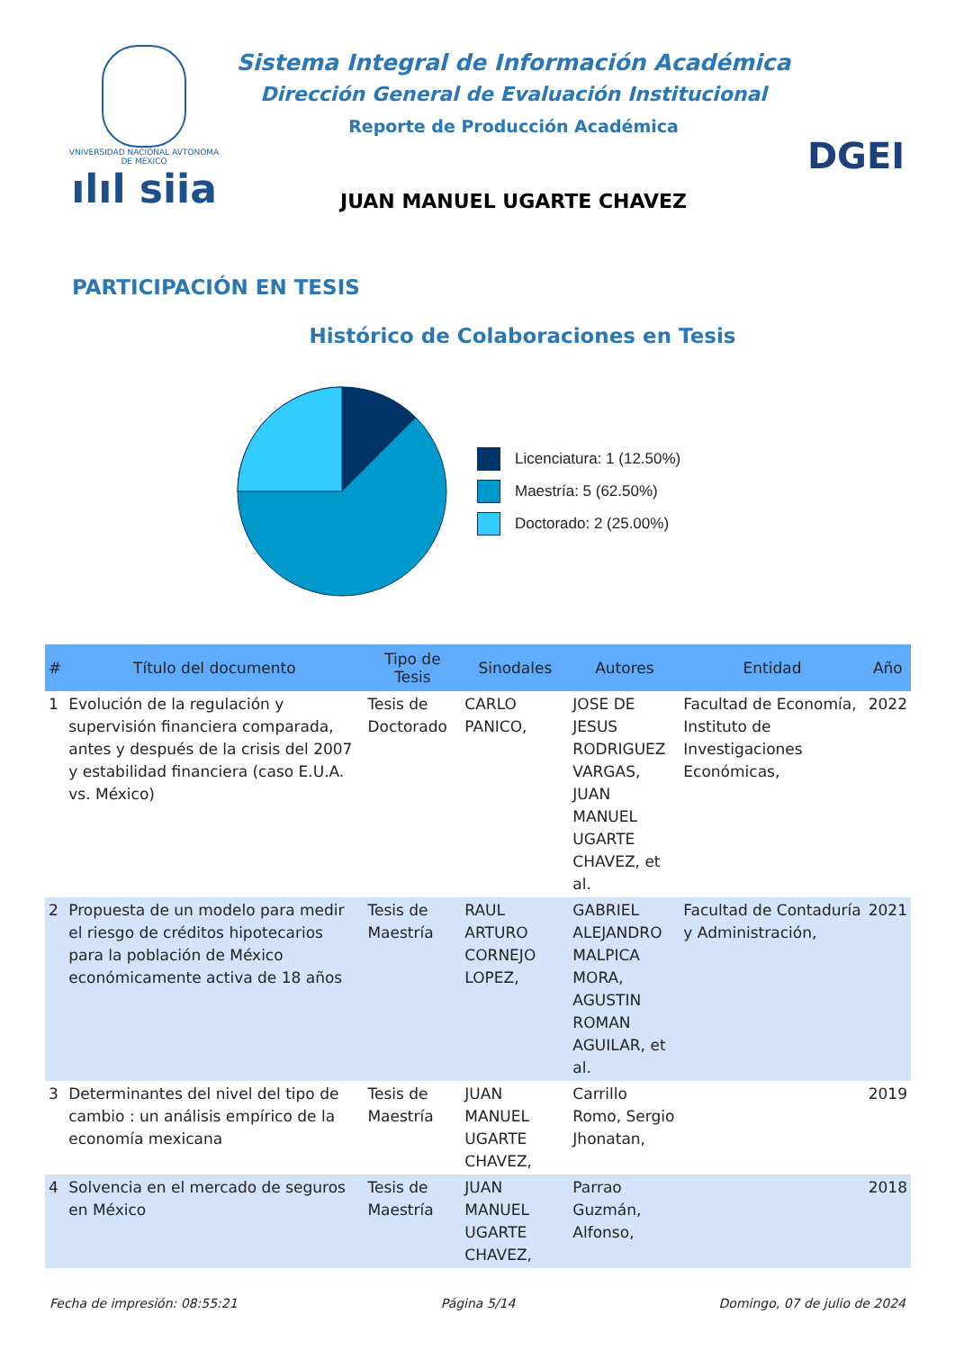VNIVERSIDAD NACIONAL AVTONOMA DE MEXICO
ılıl siia
Sistema Integral de Información Académica
Dirección General de Evaluación Institucional
Reporte de Producción Académica
JUAN MANUEL UGARTE CHAVEZ
DGEI
PARTICIPACIÓN EN TESIS
Histórico de Colaboraciones en Tesis
Licenciatura: 1 (12.50%)
Maestría: 5 (62.50%)
Doctorado: 2 (25.00%)
| # | Título del documento | Tipo de Tesis | Sinodales | Autores | Entidad | Año |
| --- | --- | --- | --- | --- | --- | --- |
| 1 | Evolución de la regulación y supervisión financiera comparada, antes y después de la crisis del 2007 y estabilidad financiera (caso E.U.A. vs. México) | Tesis de Doctorado | CARLO PANICO, | JOSE DE JESUS RODRIGUEZ VARGAS, JUAN MANUEL UGARTE CHAVEZ, et al. | Facultad de Economía, Instituto de Investigaciones Económicas, | 2022 |
| 2 | Propuesta de un modelo para medir el riesgo de créditos hipotecarios para la población de México económicamente activa de 18 años | Tesis de Maestría | RAUL ARTURO CORNEJO LOPEZ, | GABRIEL ALEJANDRO MALPICA MORA, AGUSTIN ROMAN AGUILAR, et al. | Facultad de Contaduría y Administración, | 2021 |
| 3 | Determinantes del nivel del tipo de cambio : un análisis empírico de la economía mexicana | Tesis de Maestría | JUAN MANUEL UGARTE CHAVEZ, | Carrillo Romo, Sergio Jhonatan, | | 2019 |
| 4 | Solvencia en el mercado de seguros en México | Tesis de Maestría | JUAN MANUEL UGARTE CHAVEZ, | Parrao Guzmán, Alfonso, | | 2018 |
Fecha de impresión: 08:55:21 Página 5/14 Domingo, 07 de julio de 2024